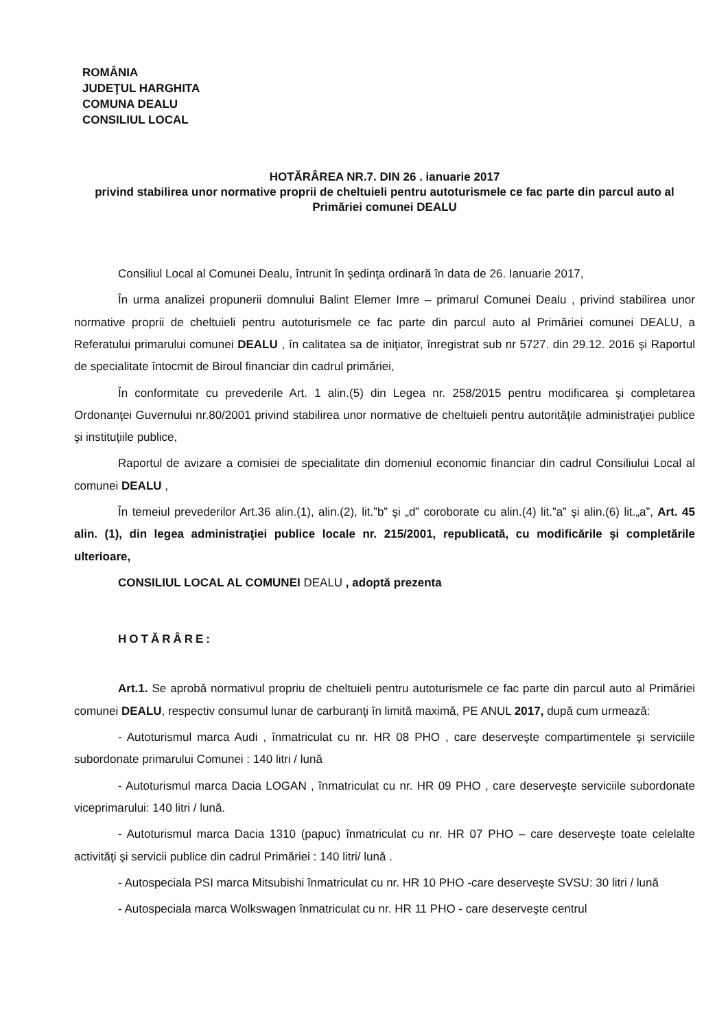ROMÂNIA
JUDEŢUL HARGHITA
COMUNA DEALU
CONSILIUL LOCAL
HOTĂRÂREA NR.7. DIN 26 . ianuarie 2017
privind stabilirea unor normative proprii de cheltuieli pentru autoturismele ce fac parte din parcul auto al Primăriei comunei DEALU
Consiliul Local al Comunei Dealu, întrunit în şedinţa ordinară în data de 26. Ianuarie 2017,
În urma analizei propunerii domnului Balint Elemer Imre – primarul Comunei Dealu , privind stabilirea unor normative proprii de cheltuieli pentru autoturismele ce fac parte din parcul auto al Primăriei comunei DEALU, a Referatului primarului comunei DEALU , în calitatea sa de iniţiator, înregistrat sub nr 5727. din 29.12. 2016 şi Raportul de specialitate întocmit de Biroul financiar din cadrul primăriei,
În conformitate cu prevederile Art. 1 alin.(5) din Legea nr. 258/2015 pentru modificarea şi completarea Ordonanţei Guvernului nr.80/2001 privind stabilirea unor normative de cheltuieli pentru autorităţile administraţiei publice şi instituţiile publice,
Raportul de avizare a comisiei de specialitate din domeniul economic financiar din cadrul Consiliului Local al comunei DEALU ,
În temeiul prevederilor Art.36 alin.(1), alin.(2), lit.”b” şi „d” coroborate cu alin.(4) lit.”a” şi alin.(6) lit.„a”, Art. 45 alin. (1), din legea administraţiei publice locale nr. 215/2001, republicată, cu modificările şi completările ulterioare,
CONSILIUL LOCAL AL COMUNEI DEALU , adoptă prezenta
HOTĂRÂRE:
Art.1. Se aprobă normativul propriu de cheltuieli pentru autoturismele ce fac parte din parcul auto al Primăriei comunei DEALU, respectiv consumul lunar de carburanţi în limită maximă, PE ANUL 2017, după cum urmează:
- Autoturismul marca Audi , înmatriculat cu nr. HR 08 PHO , care deserveşte compartimentele şi serviciile subordonate primarului Comunei : 140 litri / lună
- Autoturismul marca Dacia LOGAN , înmatriculat cu nr. HR 09 PHO , care deserveşte serviciile subordonate viceprimarului: 140 litri / lună.
- Autoturismul marca Dacia 1310 (papuc) înmatriculat cu nr. HR 07 PHO – care deserveşte toate celelalte activităţi şi servicii publice din cadrul Primăriei : 140 litri/ lună .
- Autospeciala PSI marca Mitsubishi înmatriculat cu nr. HR 10 PHO -care deserveşte SVSU: 30 litri / lună
- Autospeciala marca Wolkswagen înmatriculat cu nr. HR 11 PHO - care deserveşte centrul